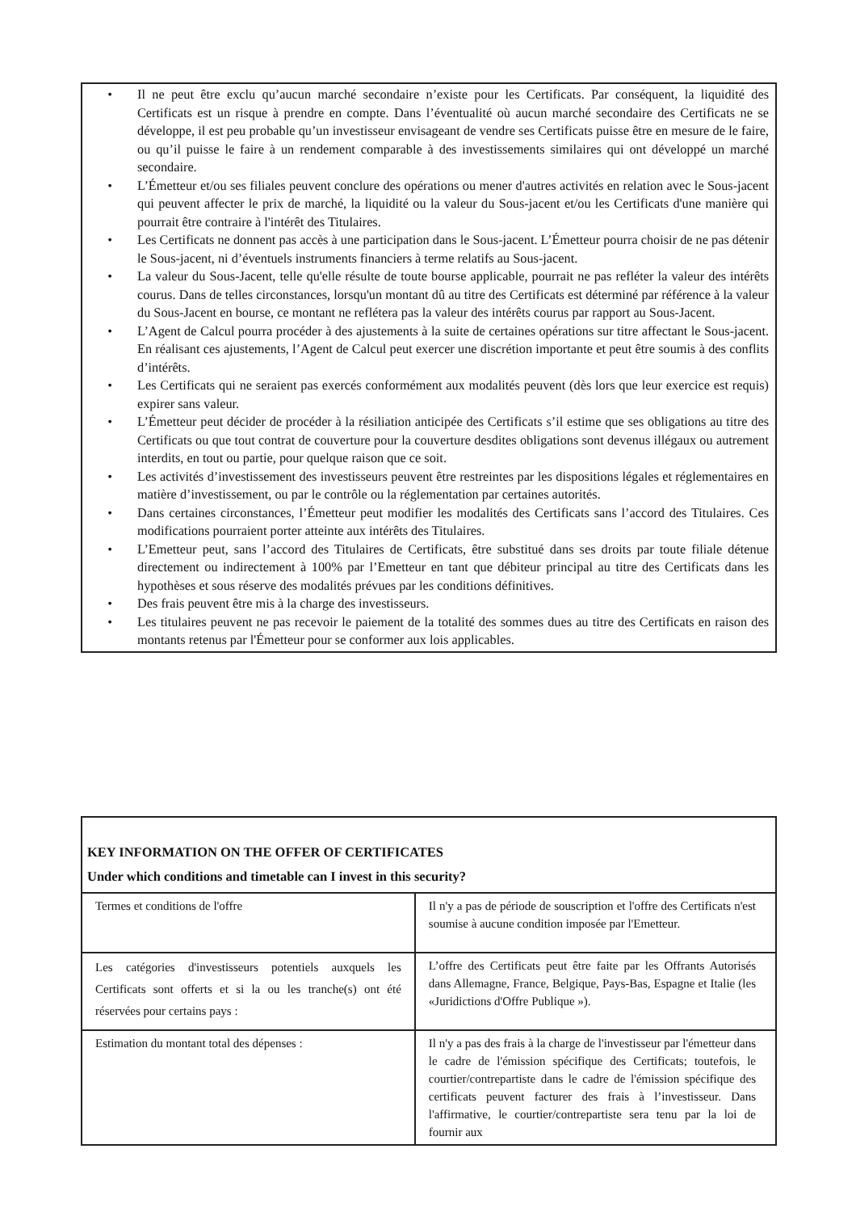• Il ne peut être exclu qu’aucun marché secondaire n’existe pour les Certificats. Par conséquent, la liquidité des Certificats est un risque à prendre en compte. Dans l’éventualité où aucun marché secondaire des Certificats ne se développe, il est peu probable qu’un investisseur envisageant de vendre ses Certificats puisse être en mesure de le faire, ou qu’il puisse le faire à un rendement comparable à des investissements similaires qui ont développé un marché secondaire.
• L’Émetteur et/ou ses filiales peuvent conclure des opérations ou mener d'autres activités en relation avec le Sous-jacent qui peuvent affecter le prix de marché, la liquidité ou la valeur du Sous-jacent et/ou les Certificats d'une manière qui pourrait être contraire à l'intérêt des Titulaires.
• Les Certificats ne donnent pas accès à une participation dans le Sous-jacent. L’Émetteur pourra choisir de ne pas détenir le Sous-jacent, ni d’éventuels instruments financiers à terme relatifs au Sous-jacent.
• La valeur du Sous-Jacent, telle qu'elle résulte de toute bourse applicable, pourrait ne pas refléter la valeur des intérêts courus. Dans de telles circonstances, lorsqu'un montant dû au titre des Certificats est déterminé par référence à la valeur du Sous-Jacent en bourse, ce montant ne reflétera pas la valeur des intérêts courus par rapport au Sous-Jacent.
• L’Agent de Calcul pourra procéder à des ajustements à la suite de certaines opérations sur titre affectant le Sous-jacent. En réalisant ces ajustements, l’Agent de Calcul peut exercer une discrétion importante et peut être soumis à des conflits d’intérêts.
• Les Certificats qui ne seraient pas exercés conformément aux modalités peuvent (dès lors que leur exercice est requis) expirer sans valeur.
• L’Émetteur peut décider de procéder à la résiliation anticipée des Certificats s’il estime que ses obligations au titre des Certificats ou que tout contrat de couverture pour la couverture desdites obligations sont devenus illégaux ou autrement interdits, en tout ou partie, pour quelque raison que ce soit.
• Les activités d’investissement des investisseurs peuvent être restreintes par les dispositions légales et réglementaires en matière d’investissement, ou par le contrôle ou la réglementation par certaines autorités.
• Dans certaines circonstances, l’Émetteur peut modifier les modalités des Certificats sans l’accord des Titulaires. Ces modifications pourraient porter atteinte aux intérêts des Titulaires.
• L’Emetteur peut, sans l’accord des Titulaires de Certificats, être substitué dans ses droits par toute filiale détenue directement ou indirectement à 100% par l’Emetteur en tant que débiteur principal au titre des Certificats dans les hypothèses et sous réserve des modalités prévues par les conditions définitives.
• Des frais peuvent être mis à la charge des investisseurs.
• Les titulaires peuvent ne pas recevoir le paiement de la totalité des sommes dues au titre des Certificats en raison des montants retenus par l'Émetteur pour se conformer aux lois applicables.
| KEY INFORMATION ON THE OFFER OF CERTIFICATES Under which conditions and timetable can I invest in this security? | |
| --- | --- |
| Termes et conditions de l'offre | Il n'y a pas de période de souscription et l'offre des Certificats n'est soumise à aucune condition imposée par l'Emetteur. |
| Les catégories d'investisseurs potentiels auxquels les Certificats sont offerts et si la ou les tranche(s) ont été réservées pour certains pays : | L’offre des Certificats peut être faite par les Offrants Autorisés dans Allemagne, France, Belgique, Pays-Bas, Espagne et Italie (les «Juridictions d'Offre Publique »). |
| Estimation du montant total des dépenses : | Il n'y a pas des frais à la charge de l'investisseur par l'émetteur dans le cadre de l'émission spécifique des Certificats; toutefois, le courtier/contrepartiste dans le cadre de l'émission spécifique des certificats peuvent facturer des frais à l’investisseur. Dans l'affirmative, le courtier/contrepartiste sera tenu par la loi de fournir aux |